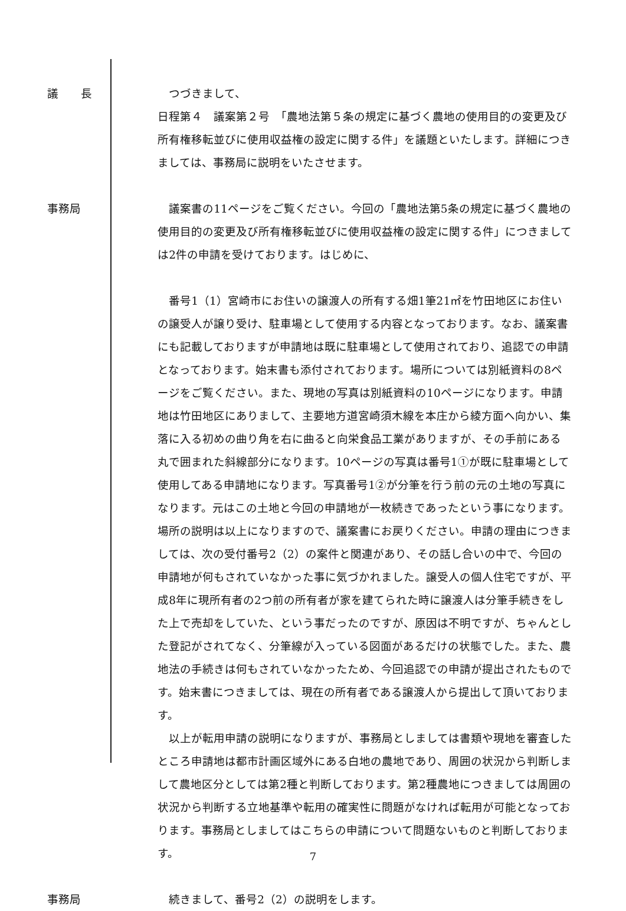議　　長 　つづきまして、
日程第４　議案第２号　「農地法第５条の規定に基づく農地の使用目的の変更及び所有権移転並びに使用収益権の設定に関する件」を議題といたします。詳細につきましては、事務局に説明をいたさせます。
事務局 　議案書の11ページをご覧ください。今回の「農地法第5条の規定に基づく農地の使用目的の変更及び所有権移転並びに使用収益権の設定に関する件」につきましては2件の申請を受けております。はじめに、
　番号1（1）宮崎市にお住いの譲渡人の所有する畑1筆21㎡を竹田地区にお住いの譲受人が譲り受け、駐車場として使用する内容となっております。なお、議案書にも記載しておりますが申請地は既に駐車場として使用されており、追認での申請となっております。始末書も添付されております。場所については別紙資料の8ページをご覧ください。また、現地の写真は別紙資料の10ページになります。申請地は竹田地区にありまして、主要地方道宮崎須木線を本庄から綾方面へ向かい、集落に入る初めの曲り角を右に曲ると向栄食品工業がありますが、その手前にある丸で囲まれた斜線部分になります。10ページの写真は番号1①が既に駐車場として使用してある申請地になります。写真番号1②が分筆を行う前の元の土地の写真になります。元はこの土地と今回の申請地が一枚続きであったという事になります。場所の説明は以上になりますので、議案書にお戻りください。申請の理由につきましては、次の受付番号2（2）の案件と関連があり、その話し合いの中で、今回の申請地が何もされていなかった事に気づかれました。譲受人の個人住宅ですが、平成8年に現所有者の2つ前の所有者が家を建てられた時に譲渡人は分筆手続きをした上で売却をしていた、という事だったのですが、原因は不明ですが、ちゃんとした登記がされてなく、分筆線が入っている図面があるだけの状態でした。また、農地法の手続きは何もされていなかったため、今回追認での申請が提出されたものです。始末書につきましては、現在の所有者である譲渡人から提出して頂いております。
　以上が転用申請の説明になりますが、事務局としましては書類や現地を審査したところ申請地は都市計画区域外にある白地の農地であり、周囲の状況から判断しまして農地区分としては第2種と判断しております。第2種農地につきましては周囲の状況から判断する立地基準や転用の確実性に問題がなければ転用が可能となっております。事務局としましてはこちらの申請について問題ないものと判断しております。
事務局 　続きまして、番号2（2）の説明をします。
7